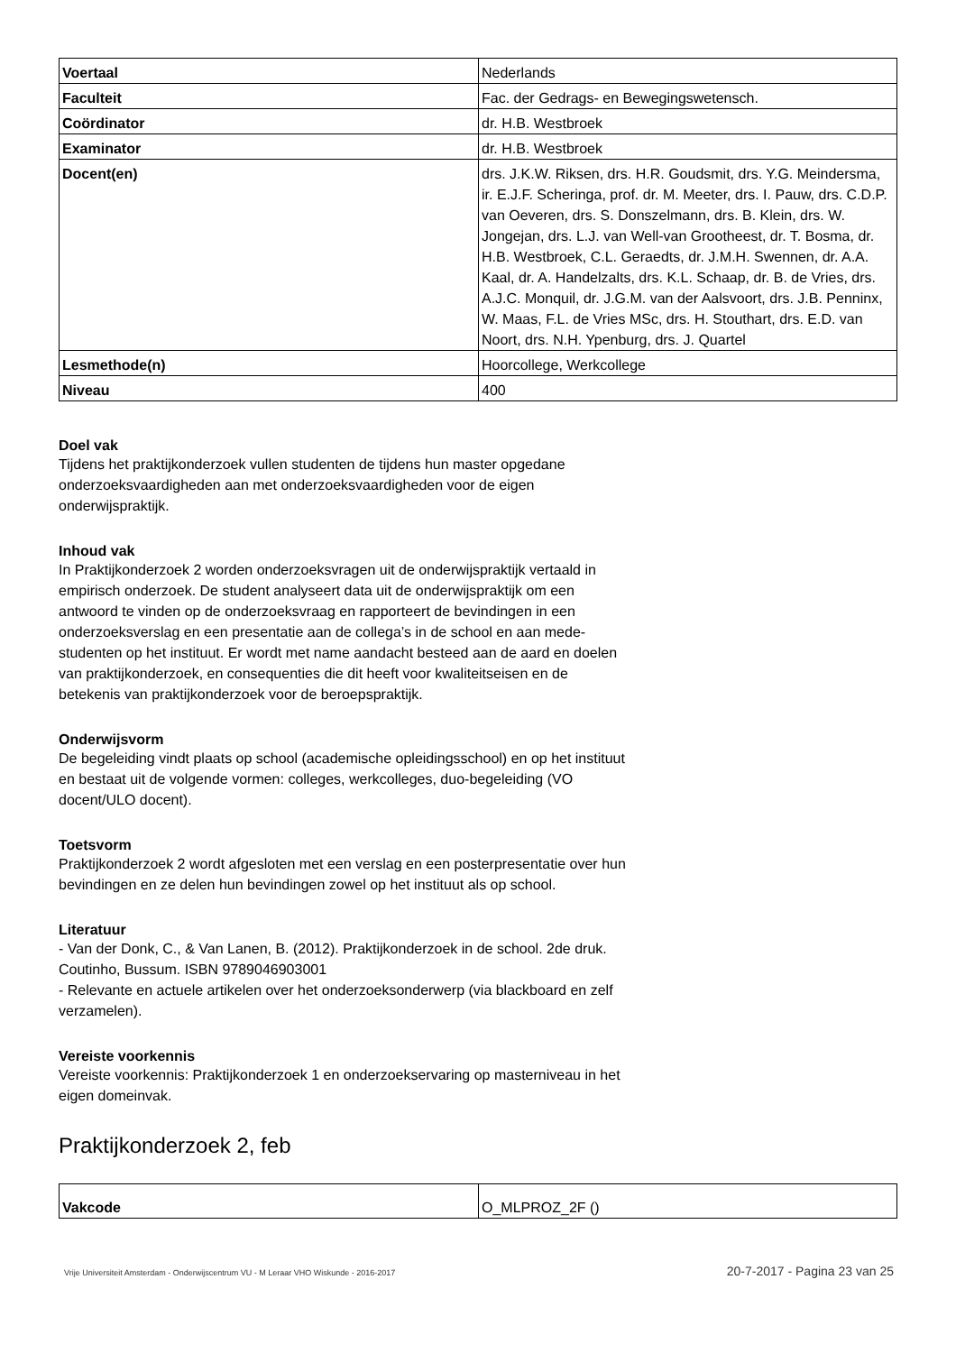| Voertaal | Nederlands |
| Faculteit | Fac. der Gedrags- en Bewegingswetensch. |
| Coördinator | dr. H.B. Westbroek |
| Examinator | dr. H.B. Westbroek |
| Docent(en) | drs. J.K.W. Riksen, drs. H.R. Goudsmit, drs. Y.G. Meindersma, ir. E.J.F. Scheringa, prof. dr. M. Meeter, drs. I. Pauw, drs. C.D.P. van Oeveren, drs. S. Donszelmann, drs. B. Klein, drs. W. Jongejan, drs. L.J. van Well-van Grootheest, dr. T. Bosma, dr. H.B. Westbroek, C.L. Geraedts, dr. J.M.H. Swennen, dr. A.A. Kaal, dr. A. Handelzalts, drs. K.L. Schaap, dr. B. de Vries, drs. A.J.C. Monquil, dr. J.G.M. van der Aalsvoort, drs. J.B. Penninx, W. Maas, F.L. de Vries MSc, drs. H. Stouthart, drs. E.D. van Noort, drs. N.H. Ypenburg, drs. J. Quartel |
| Lesmethode(n) | Hoorcollege, Werkcollege |
| Niveau | 400 |
Doel vak
Tijdens het praktijkonderzoek vullen studenten de tijdens hun master opgedane onderzoeksvaardigheden aan met onderzoeksvaardigheden voor de eigen onderwijspraktijk.
Inhoud vak
In Praktijkonderzoek 2 worden onderzoeksvragen uit de onderwijspraktijk vertaald in empirisch onderzoek. De student analyseert data uit de onderwijspraktijk om een antwoord te vinden op de onderzoeksvraag en rapporteert de bevindingen in een onderzoeksverslag en een presentatie aan de collega’s in de school en aan mede-studenten op het instituut. Er wordt met name aandacht besteed aan de aard en doelen van praktijkonderzoek, en consequenties die dit heeft voor kwaliteitseisen en de betekenis van praktijkonderzoek voor de beroepspraktijk.
Onderwijsvorm
De begeleiding vindt plaats op school (academische opleidingsschool) en op het instituut en bestaat uit de volgende vormen: colleges, werkcolleges, duo-begeleiding (VO docent/ULO docent).
Toetsvorm
Praktijkonderzoek 2 wordt afgesloten met een verslag en een posterpresentatie over hun bevindingen en ze delen hun bevindingen zowel op het instituut als op school.
Literatuur
- Van der Donk, C., & Van Lanen, B. (2012). Praktijkonderzoek in de school. 2de druk. Coutinho, Bussum. ISBN 9789046903001
- Relevante en actuele artikelen over het onderzoeksonderwerp (via blackboard en zelf verzamelen).
Vereiste voorkennis
Vereiste voorkennis: Praktijkonderzoek 1 en onderzoekservaring op masterniveau in het eigen domeinvak.
Praktijkonderzoek 2, feb
| Vakcode | O_MLPROZ_2F () |
Vrije Universiteit Amsterdam - Onderwijscentrum VU - M Leraar VHO Wiskunde - 2016-2017 20-7-2017 - Pagina 23 van 25